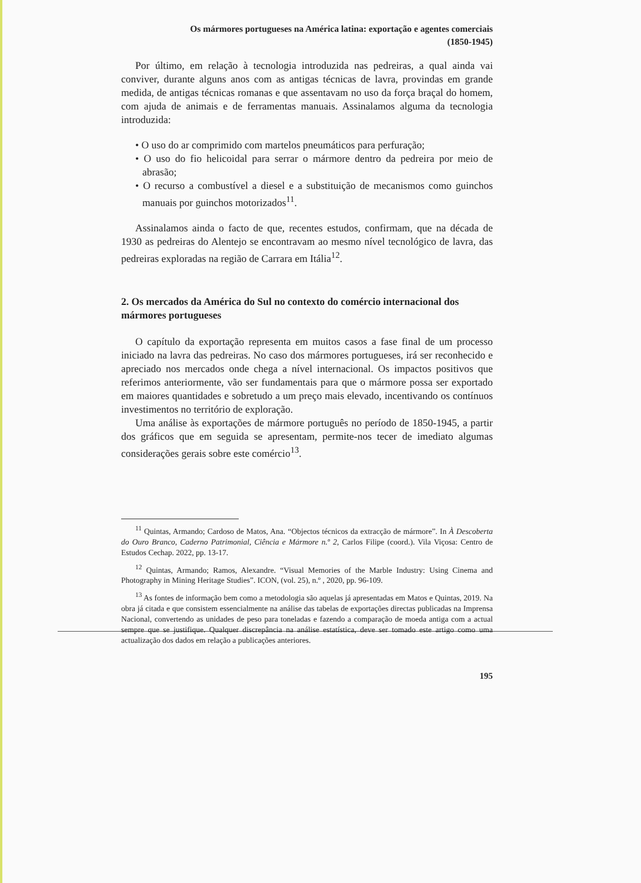Os mármores portugueses na América latina: exportação e agentes comerciais
(1850-1945)
Por último, em relação à tecnologia introduzida nas pedreiras, a qual ainda vai conviver, durante alguns anos com as antigas técnicas de lavra, provindas em grande medida, de antigas técnicas romanas e que assentavam no uso da força braçal do homem, com ajuda de animais e de ferramentas manuais. Assinalamos alguma da tecnologia introduzida:
• O uso do ar comprimido com martelos pneumáticos para perfuração;
• O uso do fio helicoidal para serrar o mármore dentro da pedreira por meio de abrasão;
• O recurso a combustível a diesel e a substituição de mecanismos como guinchos manuais por guinchos motorizados<sup>11</sup>.
Assinalamos ainda o facto de que, recentes estudos, confirmam, que na década de 1930 as pedreiras do Alentejo se encontravam ao mesmo nível tecnológico de lavra, das pedreiras exploradas na região de Carrara em Itália<sup>12</sup>.
2. Os mercados da América do Sul no contexto do comércio internacional dos mármores portugueses
O capítulo da exportação representa em muitos casos a fase final de um processo iniciado na lavra das pedreiras. No caso dos mármores portugueses, irá ser reconhecido e apreciado nos mercados onde chega a nível internacional. Os impactos positivos que referimos anteriormente, vão ser fundamentais para que o mármore possa ser exportado em maiores quantidades e sobretudo a um preço mais elevado, incentivando os contínuos investimentos no território de exploração.
Uma análise às exportações de mármore português no período de 1850-1945, a partir dos gráficos que em seguida se apresentam, permite-nos tecer de imediato algumas considerações gerais sobre este comércio<sup>13</sup>.
<sup>11</sup> Quintas, Armando; Cardoso de Matos, Ana. “Objectos técnicos da extracção de mármore”. In À Descoberta do Ouro Branco, Caderno Patrimonial, Ciência e Mármore n.º 2, Carlos Filipe (coord.). Vila Viçosa: Centro de Estudos Cechap. 2022, pp. 13-17.
<sup>12</sup> Quintas, Armando; Ramos, Alexandre. “Visual Memories of the Marble Industry: Using Cinema and Photography in Mining Heritage Studies”. ICON, (vol. 25), n.º , 2020, pp. 96-109.
<sup>13</sup> As fontes de informação bem como a metodologia são aquelas já apresentadas em Matos e Quintas, 2019. Na obra já citada e que consistem essencialmente na análise das tabelas de exportações directas publicadas na Imprensa Nacional, convertendo as unidades de peso para toneladas e fazendo a comparação de moeda antiga com a actual sempre que se justifique. Qualquer discrepância na análise estatística, deve ser tomado este artigo como uma actualização dos dados em relação a publicações anteriores.
195